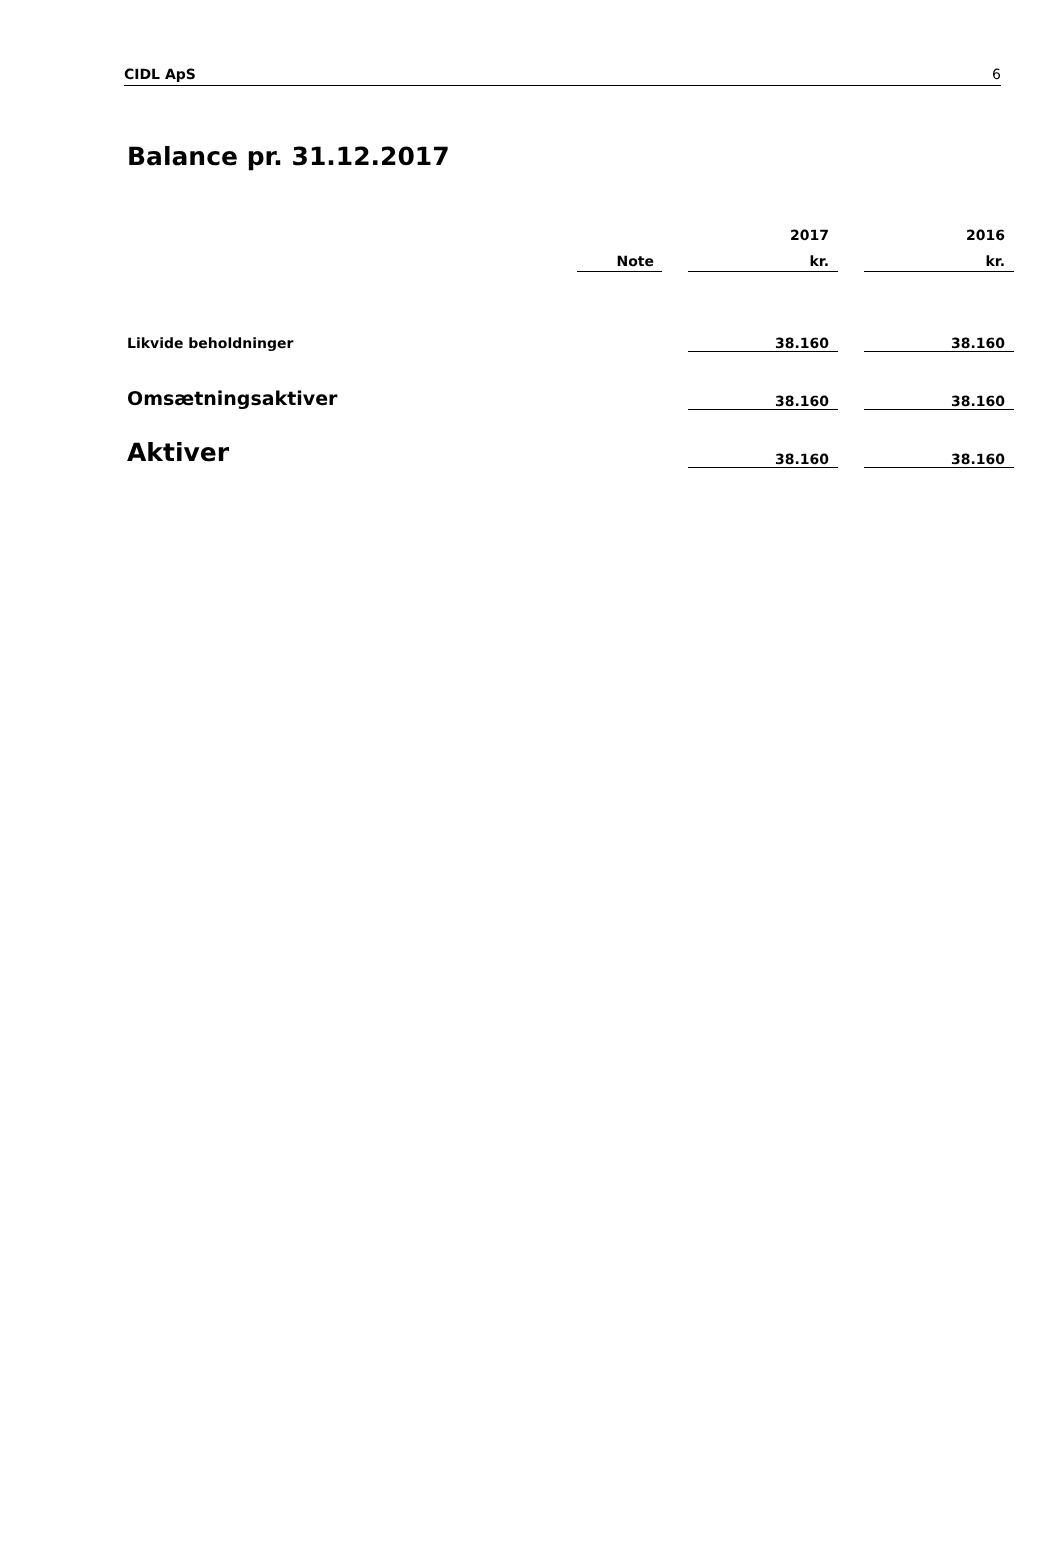CIDL ApS 6
Balance pr. 31.12.2017
| | | | 2017 | | 2016 |
| --- | --- | --- | --- | --- | --- |
| | Note | | kr. | | kr. |
| Likvide beholdninger | | | 38.160 | | 38.160 |
| Omsætningsaktiver | | | 38.160 | | 38.160 |
| Aktiver | | | 38.160 | | 38.160 |